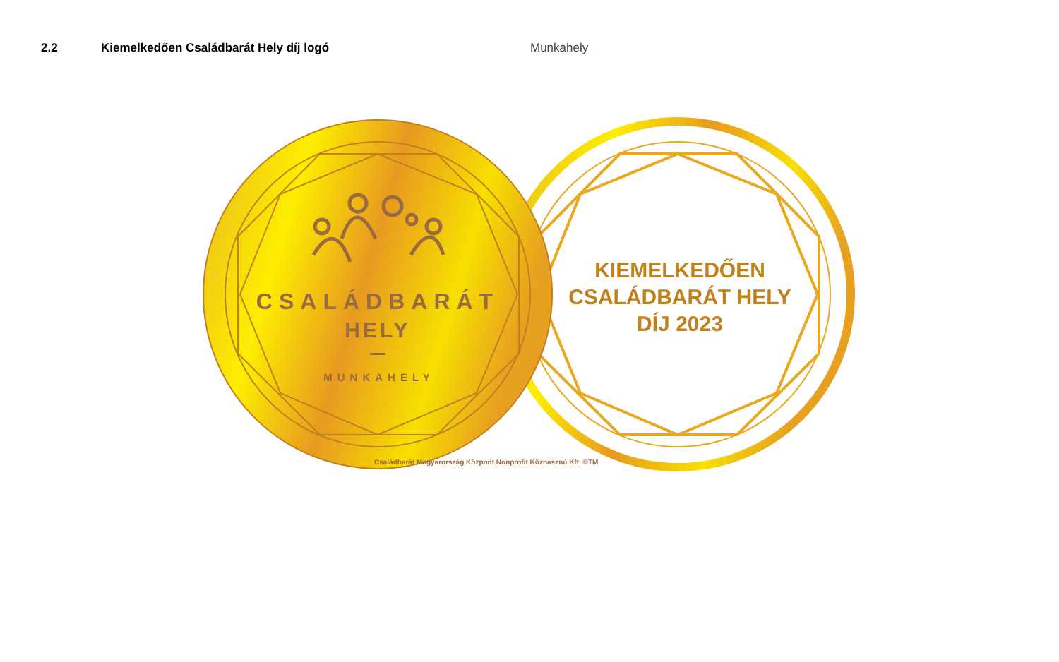2.2 Kiemelkedően Családbarát Hely díj logó Munkahely
KIEMELKEDŐEN
CSALÁDBARÁT HELY
DÍJ 2023
CSALÁDBARÁT
HELY
MUNKAHELY
Családbarát Magyarország Központ Nonprofit Közhasznú Kft. ©TM